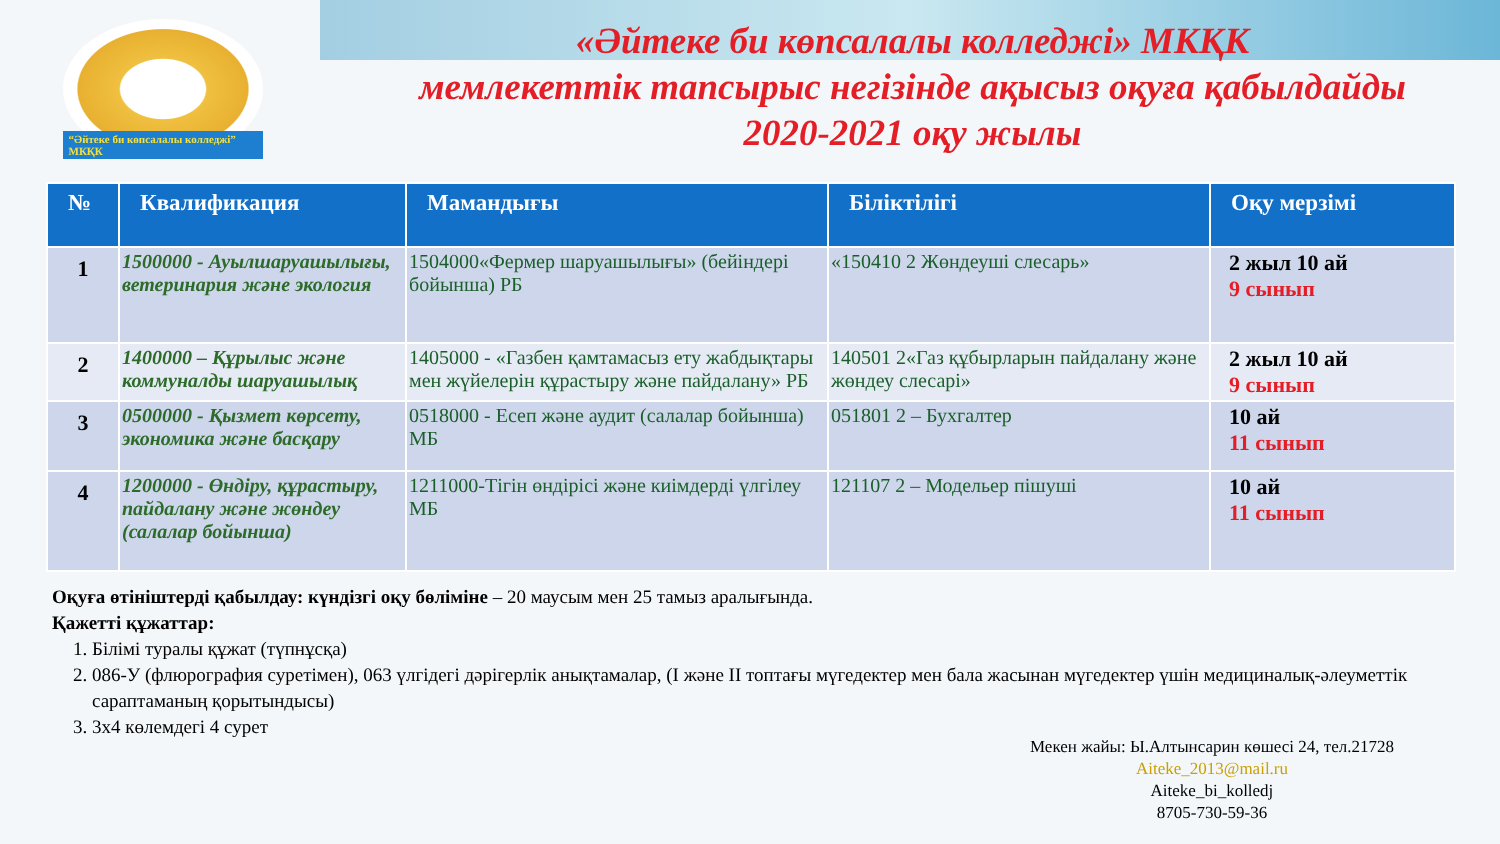“Әйтеке би көпсалалы колледжі” МКҚК
«Әйтеке би көпсалалы колледжі» МКҚК
мемлекеттік тапсырыс негізінде ақысыз оқуға қабылдайды
2020-2021 оқу жылы
| № | Квалификация | Мамандығы | Біліктілігі | Оқу мерзімі |
| --- | --- | --- | --- | --- |
| 1 | 1500000 - Ауылшаруашылығы, ветеринария және экология | 1504000«Фермер шаруашылығы» (бейіндері бойынша) РБ | «150410 2 Жөндеуші слесарь» | 2 жыл 10 ай 9 сынып |
| 2 | 1400000 – Құрылыс және коммуналды шаруашылық | 1405000 - «Газбен қамтамасыз ету жабдықтары мен жүйелерін құрастыру және пайдалану» РБ | 140501 2«Газ құбырларын пайдалану және жөндеу слесарі» | 2 жыл 10 ай 9 сынып |
| 3 | 0500000 - Қызмет көрсету, экономика және басқару | 0518000 - Есеп және аудит (салалар бойынша) МБ | 051801 2 – Бухгалтер | 10 ай 11 сынып |
| 4 | 1200000 - Өндіру, құрастыру, пайдалану және жөндеу (салалар бойынша) | 1211000-Тігін өндірісі және киімдерді үлгілеу МБ | 121107 2 – Модельер пішуші | 10 ай 11 сынып |
Оқуға өтініштерді қабылдау: күндізгі оқу бөліміне – 20 маусым мен 25 тамыз аралығында.
Қажетті құжаттар:
1. Білімі туралы құжат (түпнұсқа)
2. 086-У (флюрография суретімен), 063 үлгідегі дәрігерлік анықтамалар, (I және II топтағы мүгедектер мен бала жасынан мүгедектер үшін медициналық-әлеуметтік сараптаманың қорытындысы)
3. 3х4 көлемдегі 4 сурет
Мекен жайы: Ы.Алтынсарин көшесі 24, тел.21728
Aiteke_2013@mail.ru
Aiteke_bi_kolledj
8705-730-59-36